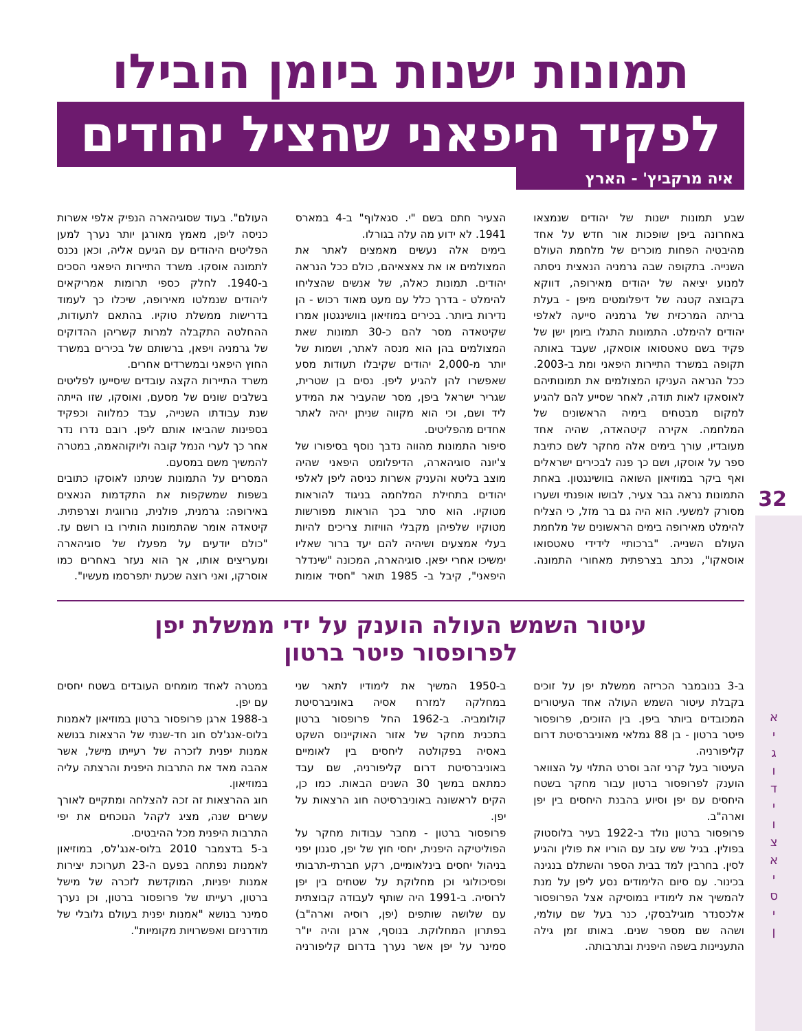32
א י ג ו ד י ו צ א י ס י ן
תמונות ישנות ביומן הובילו
לפקיד היפאני שהציל יהודים
איה מרקביץ' - הארץ
שבע תמונות ישנות של יהודים שנמצאו באחרונה ביפן שופכות אור חדש על אחד מהיבטיה הפחות מוכרים של מלחמת העולם השנייה. בתקופה שבה גרמניה הנאצית ניסתה למנוע יציאה של יהודים מאירופה, דווקא בקבוצה קטנה של דיפלומטים מיפן - בעלת בריתה המרכזית של גרמניה סייעה לאלפי יהודים להימלט. התמונות התגלו ביומן ישן של פקיד בשם טאטסואו אוסאקו, שעבד באותה תקופה במשרד התיירות היפאני ומת ב-2003. ככל הנראה העניקו המצולמים את תמונותיהם לאוסאקו לאות תודה, לאחר שסייע להם להגיע למקום מבטחים בימיה הראשונים של המלחמה. אקירה קיטהאדה, שהיה אחד מעובדיו, עורך בימים אלה מחקר לשם כתיבת ספר על אוסקו, ושם כך פנה לבכירים ישראלים ואף ביקר במוזיאון השואה בוושינגטון. באחת התמונות נראה גבר צעיר, לבושו אופנתי ושערו מסורק למשעי. הוא היה גם בר מזל, כי הצליח להימלט מאירופה בימים הראשונים של מלחמת העולם השנייה. "ברכותיי לידידי טאטסואו אוסאקו", נכתב בצרפתית מאחורי התמונה. הצעיר חתם בשם "י. סגאלוף" ב-4 במארס 1941. לא ידוע מה עלה בגורלו.
בימים אלה נעשים מאמצים לאתר את המצולמים או את צאצאיהם, כולם ככל הנראה יהודים. תמונות כאלה, של אנשים שהצליחו להימלט - בדרך כלל עם מעט מאוד רכוש - הן נדירות ביותר. בכירים במוזיאון בוושינגטון אמרו שקיטאדה מסר להם כ-30 תמונות שאת המצולמים בהן הוא מנסה לאתר, ושמות של יותר מ-2,000 יהודים שקיבלו תעודות מסע שאפשרו להן להגיע ליפן. נסים בן שטרית, שגריר ישראל ביפן, מסר שהעביר את המידע ליד ושם, וכי הוא מקווה שניתן יהיה לאתר אחדים מהפליטים.
סיפור התמונות מהווה נדבך נוסף בסיפורו של צ'יונה סוגיהארה, הדיפלומט היפאני שהיה מוצב בליטא והעניק אשרות כניסה ליפן לאלפי יהודים בתחילת המלחמה בניגוד להוראות מטוקיו. הוא סתר בכך הוראות מפורשות מטוקיו שלפיהן מקבלי הוויזות צריכים להיות בעלי אמצעים ושיהיה להם יעד ברור שאליו ימשיכו אחרי יפאן. סוגיהארה, המכונה "שינדלר היפאני", קיבל ב- 1985 תואר "חסיד אומות העולם". בעוד שסוגיהארה הנפיק אלפי אשרות כניסה ליפן, מאמץ מאורגן יותר נערך למען הפליטים היהודים עם הגיעם אליה, וכאן נכנס לתמונה אוסקו. משרד התיירות היפאני הסכים ב-1940. לחלק כספי תרומות אמריקאים ליהודים שנמלטו מאירופה, שיכלו כך לעמוד בדרישות ממשלת טוקיו. בהתאם לתעודות, ההחלטה התקבלה למרות קשריהן ההדוקים של גרמניה ויפאן, ברשותם של בכירים במשרד החוץ היפאני ובמשרדים אחרים.
משרד התיירות הקצה עובדים שיסייעו לפליטים בשלבים שונים של מסעם, ואוסקו, שזו הייתה שנת עבודתו השנייה, עבד כמלווה וכפקיד בספינות שהביאו אותם ליפן. רובם נדרו נדר אחר כך לערי הנמל קובה וליוקוהאמה, במטרה להמשיך משם במסעם.
המסרים על התמונות שניתנו לאוסקו כתובים בשפות שמשקפות את התקדמות הנאצים באירופה: גרמנית, פולנית, נורווגית וצרפתית. קיטאדה אומר שהתמונות הותירו בו רושם עז. "כולם יודעים על מפעלו של סוגיהארה ומעריצים אותו, אך הוא נעזר באחרים כמו אוסרקו, ואני רוצה שכעת יתפרסמו מעשיו".
עיטור השמש העולה הוענק על ידי ממשלת יפן
לפרופסור פיטר ברטון
ב-3 בנובמבר הכריזה ממשלת יפן על זוכים בקבלת עיטור השמש העולה אחד העיטורים המכובדים ביותר ביפן. בין הזוכים, פרופסור פיטר ברטון - בן 88 גמלאי מאוניברסיטת דרום קליפורניה.
העיטור בעל קרני זהב וסרט התלוי על הצוואר הוענק לפרופסור ברטון עבור מחקר בשטח היחסים עם יפן וסיוע בהבנת היחסים בין יפן וארה"ב.
פרופסור ברטון נולד ב-1922 בעיר בלוסטוק בפולין. בגיל שש עזב עם הוריו את פולין והגיע לסין. בחרבין למד בבית הספר והשתלם בנגינה בכינור. עם סיום הלימודים נסע ליפן על מנת להמשיך את לימודיו במוסיקה אצל הפרופסור אלכסנדר מוגילבסקי, כנר בעל שם עולמי, ושהה שם מספר שנים. באותו זמן גילה התעניינות בשפה היפנית ובתרבותה.
ב-1950 המשיך את לימודיו לתאר שני במחלקה למזרח אסיה באוניברסיטת קולומביה. ב-1962 החל פרופסור ברטון בתכנית מחקר של אזור האוקיינוס השקט באסיה בפקולטה ליחסים בין לאומיים באוניברסיטת דרום קליפורניה, שם עבד כמתאם במשך 30 השנים הבאות. כמו כן, הקים לראשונה באוניברסיטה חוג הרצאות על יפן.
פרופסור ברטון - מחבר עבודות מחקר על הפוליטיקה היפנית, יחסי חוץ של יפן, סגנון יפני בניהול יחסים בינלאומיים, רקע חברתי-תרבותי ופסיכולוגי וכן מחלוקת על שטחים בין יפן לרוסיה. ב-1991 היה שותף לעבודה קבוצתית עם שלושה שותפים (יפן, רוסיה וארה"ב) בפתרון המחלוקת. בנוסף, ארגן והיה יו"ר סמינר על יפן אשר נערך בדרום קליפורניה במטרה לאחד מומחים העובדים בשטח יחסים עם יפן.
ב-1988 ארגן פרופסור ברטון במוזיאון לאמנות בלוס-אנג'לס חוג חד-שנתי של הרצאות בנושא אמנות יפנית לזכרה של רעייתו מישל, אשר אהבה מאד את התרבות היפנית והרצתה עליה במוזיאון.
חוג ההרצאות זה זכה להצלחה ומתקיים לאורך עשרים שנה, מציג לקהל הנוכחים את יפי התרבות היפנית מכל ההיבטים.
ב-5 בדצמבר 2010 בלוס-אנג'לס, במוזיאון לאמנות נפתחה בפעם ה-23 תערוכת יצירות אמנות יפניות, המוקדשת לזכרה של מישל ברטון, רעייתו של פרופסור ברטון, וכן נערך סמינר בנושא "אמנות יפנית בעולם גלובלי של מודרניזם ואפשרויות מקומיות".